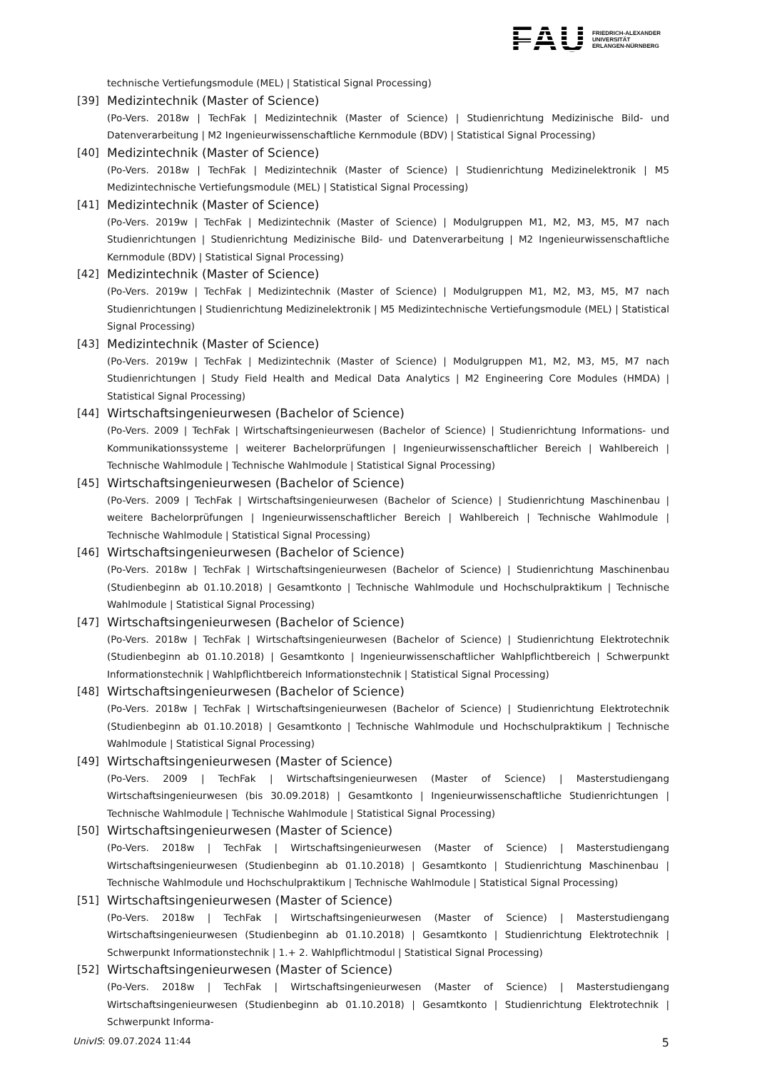FAU
FRIEDRICH-ALEXANDER
UNIVERSITÄT
ERLANGEN-NÜRNBERG
technische Vertiefungsmodule (MEL) | Statistical Signal Processing)
[39] Medizintechnik (Master of Science)
(Po-Vers. 2018w | TechFak | Medizintechnik (Master of Science) | Studienrichtung Medizinische Bild- und Datenverarbeitung | M2 Ingenieurwissenschaftliche Kernmodule (BDV) | Statistical Signal Processing)
[40] Medizintechnik (Master of Science)
(Po-Vers. 2018w | TechFak | Medizintechnik (Master of Science) | Studienrichtung Medizinelektronik | M5 Medizintechnische Vertiefungsmodule (MEL) | Statistical Signal Processing)
[41] Medizintechnik (Master of Science)
(Po-Vers. 2019w | TechFak | Medizintechnik (Master of Science) | Modulgruppen M1, M2, M3, M5, M7 nach Studienrichtungen | Studienrichtung Medizinische Bild- und Datenverarbeitung | M2 Ingenieurwissenschaftliche Kernmodule (BDV) | Statistical Signal Processing)
[42] Medizintechnik (Master of Science)
(Po-Vers. 2019w | TechFak | Medizintechnik (Master of Science) | Modulgruppen M1, M2, M3, M5, M7 nach Studienrichtungen | Studienrichtung Medizinelektronik | M5 Medizintechnische Vertiefungsmodule (MEL) | Statistical Signal Processing)
[43] Medizintechnik (Master of Science)
(Po-Vers. 2019w | TechFak | Medizintechnik (Master of Science) | Modulgruppen M1, M2, M3, M5, M7 nach Studienrichtungen | Study Field Health and Medical Data Analytics | M2 Engineering Core Modules (HMDA) | Statistical Signal Processing)
[44] Wirtschaftsingenieurwesen (Bachelor of Science)
(Po-Vers. 2009 | TechFak | Wirtschaftsingenieurwesen (Bachelor of Science) | Studienrichtung Informations- und Kommunikationssysteme | weiterer Bachelorprüfungen | Ingenieurwissenschaftlicher Bereich | Wahlbereich | Technische Wahlmodule | Technische Wahlmodule | Statistical Signal Processing)
[45] Wirtschaftsingenieurwesen (Bachelor of Science)
(Po-Vers. 2009 | TechFak | Wirtschaftsingenieurwesen (Bachelor of Science) | Studienrichtung Maschinenbau | weitere Bachelorprüfungen | Ingenieurwissenschaftlicher Bereich | Wahlbereich | Technische Wahlmodule | Technische Wahlmodule | Statistical Signal Processing)
[46] Wirtschaftsingenieurwesen (Bachelor of Science)
(Po-Vers. 2018w | TechFak | Wirtschaftsingenieurwesen (Bachelor of Science) | Studienrichtung Maschinenbau (Studienbeginn ab 01.10.2018) | Gesamtkonto | Technische Wahlmodule und Hochschulpraktikum | Technische Wahlmodule | Statistical Signal Processing)
[47] Wirtschaftsingenieurwesen (Bachelor of Science)
(Po-Vers. 2018w | TechFak | Wirtschaftsingenieurwesen (Bachelor of Science) | Studienrichtung Elektrotechnik (Studienbeginn ab 01.10.2018) | Gesamtkonto | Ingenieurwissenschaftlicher Wahlpflichtbereich | Schwerpunkt Informationstechnik | Wahlpflichtbereich Informationstechnik | Statistical Signal Processing)
[48] Wirtschaftsingenieurwesen (Bachelor of Science)
(Po-Vers. 2018w | TechFak | Wirtschaftsingenieurwesen (Bachelor of Science) | Studienrichtung Elektrotechnik (Studienbeginn ab 01.10.2018) | Gesamtkonto | Technische Wahlmodule und Hochschulpraktikum | Technische Wahlmodule | Statistical Signal Processing)
[49] Wirtschaftsingenieurwesen (Master of Science)
(Po-Vers. 2009 | TechFak | Wirtschaftsingenieurwesen (Master of Science) | Masterstudiengang Wirtschaftsingenieurwesen (bis 30.09.2018) | Gesamtkonto | Ingenieurwissenschaftliche Studienrichtungen | Technische Wahlmodule | Technische Wahlmodule | Statistical Signal Processing)
[50] Wirtschaftsingenieurwesen (Master of Science)
(Po-Vers. 2018w | TechFak | Wirtschaftsingenieurwesen (Master of Science) | Masterstudiengang Wirtschaftsingenieurwesen (Studienbeginn ab 01.10.2018) | Gesamtkonto | Studienrichtung Maschinenbau | Technische Wahlmodule und Hochschulpraktikum | Technische Wahlmodule | Statistical Signal Processing)
[51] Wirtschaftsingenieurwesen (Master of Science)
(Po-Vers. 2018w | TechFak | Wirtschaftsingenieurwesen (Master of Science) | Masterstudiengang Wirtschaftsingenieurwesen (Studienbeginn ab 01.10.2018) | Gesamtkonto | Studienrichtung Elektrotechnik | Schwerpunkt Informationstechnik | 1.+ 2. Wahlpflichtmodul | Statistical Signal Processing)
[52] Wirtschaftsingenieurwesen (Master of Science)
(Po-Vers. 2018w | TechFak | Wirtschaftsingenieurwesen (Master of Science) | Masterstudiengang Wirtschaftsingenieurwesen (Studienbeginn ab 01.10.2018) | Gesamtkonto | Studienrichtung Elektrotechnik | Schwerpunkt Informa-
UnivIS: 09.07.2024 11:44 5